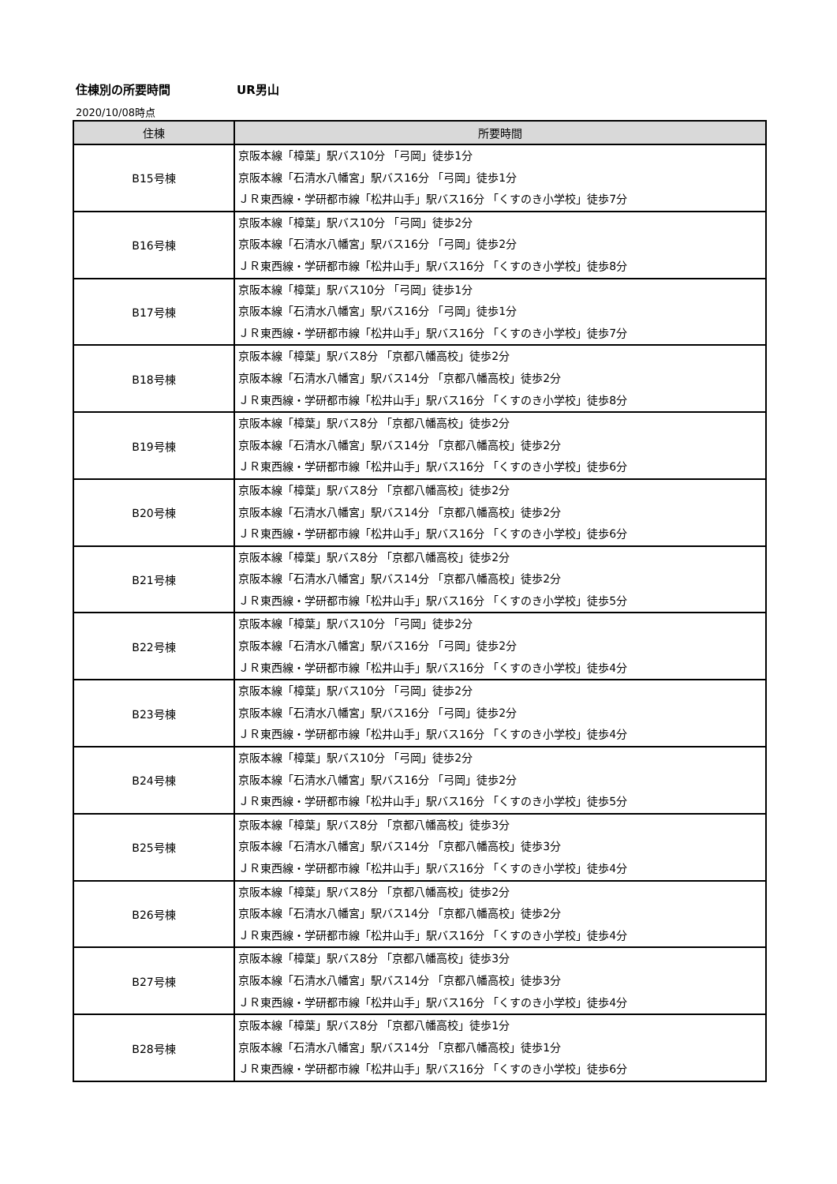住棟別の所要時間 UR男山
2020/10/08時点
| 住棟 | 所要時間 |
| --- | --- |
| B15号棟 | 京阪本線「樟葉」駅バス10分 「弓岡」徒歩1分 京阪本線「石清水八幡宮」駅バス16分 「弓岡」徒歩1分 ＪＲ東西線・学研都市線「松井山手」駅バス16分 「くすのき小学校」徒歩7分 |
| B16号棟 | 京阪本線「樟葉」駅バス10分 「弓岡」徒歩2分 京阪本線「石清水八幡宮」駅バス16分 「弓岡」徒歩2分 ＪＲ東西線・学研都市線「松井山手」駅バス16分 「くすのき小学校」徒歩8分 |
| B17号棟 | 京阪本線「樟葉」駅バス10分 「弓岡」徒歩1分 京阪本線「石清水八幡宮」駅バス16分 「弓岡」徒歩1分 ＪＲ東西線・学研都市線「松井山手」駅バス16分 「くすのき小学校」徒歩7分 |
| B18号棟 | 京阪本線「樟葉」駅バス8分 「京都八幡高校」徒歩2分 京阪本線「石清水八幡宮」駅バス14分 「京都八幡高校」徒歩2分 ＪＲ東西線・学研都市線「松井山手」駅バス16分 「くすのき小学校」徒歩8分 |
| B19号棟 | 京阪本線「樟葉」駅バス8分 「京都八幡高校」徒歩2分 京阪本線「石清水八幡宮」駅バス14分 「京都八幡高校」徒歩2分 ＪＲ東西線・学研都市線「松井山手」駅バス16分 「くすのき小学校」徒歩6分 |
| B20号棟 | 京阪本線「樟葉」駅バス8分 「京都八幡高校」徒歩2分 京阪本線「石清水八幡宮」駅バス14分 「京都八幡高校」徒歩2分 ＪＲ東西線・学研都市線「松井山手」駅バス16分 「くすのき小学校」徒歩6分 |
| B21号棟 | 京阪本線「樟葉」駅バス8分 「京都八幡高校」徒歩2分 京阪本線「石清水八幡宮」駅バス14分 「京都八幡高校」徒歩2分 ＪＲ東西線・学研都市線「松井山手」駅バス16分 「くすのき小学校」徒歩5分 |
| B22号棟 | 京阪本線「樟葉」駅バス10分 「弓岡」徒歩2分 京阪本線「石清水八幡宮」駅バス16分 「弓岡」徒歩2分 ＪＲ東西線・学研都市線「松井山手」駅バス16分 「くすのき小学校」徒歩4分 |
| B23号棟 | 京阪本線「樟葉」駅バス10分 「弓岡」徒歩2分 京阪本線「石清水八幡宮」駅バス16分 「弓岡」徒歩2分 ＪＲ東西線・学研都市線「松井山手」駅バス16分 「くすのき小学校」徒歩4分 |
| B24号棟 | 京阪本線「樟葉」駅バス10分 「弓岡」徒歩2分 京阪本線「石清水八幡宮」駅バス16分 「弓岡」徒歩2分 ＪＲ東西線・学研都市線「松井山手」駅バス16分 「くすのき小学校」徒歩5分 |
| B25号棟 | 京阪本線「樟葉」駅バス8分 「京都八幡高校」徒歩3分 京阪本線「石清水八幡宮」駅バス14分 「京都八幡高校」徒歩3分 ＪＲ東西線・学研都市線「松井山手」駅バス16分 「くすのき小学校」徒歩4分 |
| B26号棟 | 京阪本線「樟葉」駅バス8分 「京都八幡高校」徒歩2分 京阪本線「石清水八幡宮」駅バス14分 「京都八幡高校」徒歩2分 ＪＲ東西線・学研都市線「松井山手」駅バス16分 「くすのき小学校」徒歩4分 |
| B27号棟 | 京阪本線「樟葉」駅バス8分 「京都八幡高校」徒歩3分 京阪本線「石清水八幡宮」駅バス14分 「京都八幡高校」徒歩3分 ＪＲ東西線・学研都市線「松井山手」駅バス16分 「くすのき小学校」徒歩4分 |
| B28号棟 | 京阪本線「樟葉」駅バス8分 「京都八幡高校」徒歩1分 京阪本線「石清水八幡宮」駅バス14分 「京都八幡高校」徒歩1分 ＪＲ東西線・学研都市線「松井山手」駅バス16分 「くすのき小学校」徒歩6分 |